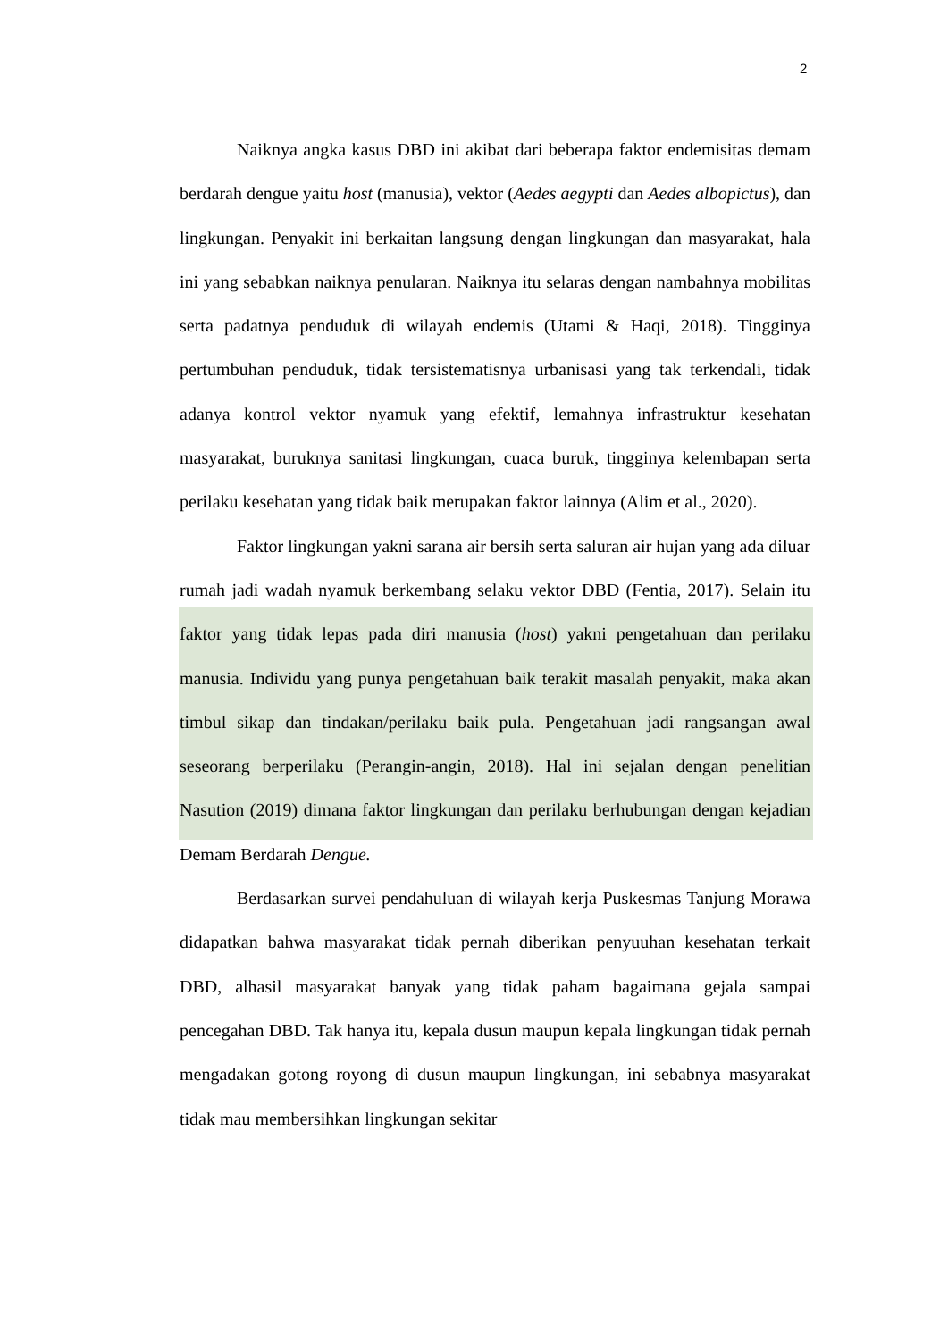2
Naiknya angka kasus DBD ini akibat dari beberapa faktor endemisitas demam berdarah dengue yaitu host (manusia), vektor (Aedes aegypti dan Aedes albopictus), dan lingkungan. Penyakit ini berkaitan langsung dengan lingkungan dan masyarakat, hala ini yang sebabkan naiknya penularan. Naiknya itu selaras dengan nambahnya mobilitas serta padatnya penduduk di wilayah endemis (Utami & Haqi, 2018). Tingginya pertumbuhan penduduk, tidak tersistematisnya urbanisasi yang tak terkendali, tidak adanya kontrol vektor nyamuk yang efektif, lemahnya infrastruktur kesehatan masyarakat, buruknya sanitasi lingkungan, cuaca buruk, tingginya kelembapan serta perilaku kesehatan yang tidak baik merupakan faktor lainnya (Alim et al., 2020).
Faktor lingkungan yakni sarana air bersih serta saluran air hujan yang ada diluar rumah jadi wadah nyamuk berkembang selaku vektor DBD (Fentia, 2017). Selain itu faktor yang tidak lepas pada diri manusia (host) yakni pengetahuan dan perilaku manusia. Individu yang punya pengetahuan baik terakit masalah penyakit, maka akan timbul sikap dan tindakan/perilaku baik pula. Pengetahuan jadi rangsangan awal seseorang berperilaku (Perangin-angin, 2018). Hal ini sejalan dengan penelitian Nasution (2019) dimana faktor lingkungan dan perilaku berhubungan dengan kejadian Demam Berdarah Dengue.
Berdasarkan survei pendahuluan di wilayah kerja Puskesmas Tanjung Morawa didapatkan bahwa masyarakat tidak pernah diberikan penyuuhan kesehatan terkait DBD, alhasil masyarakat banyak yang tidak paham bagaimana gejala sampai pencegahan DBD. Tak hanya itu, kepala dusun maupun kepala lingkungan tidak pernah mengadakan gotong royong di dusun maupun lingkungan, ini sebabnya masyarakat tidak mau membersihkan lingkungan sekitar